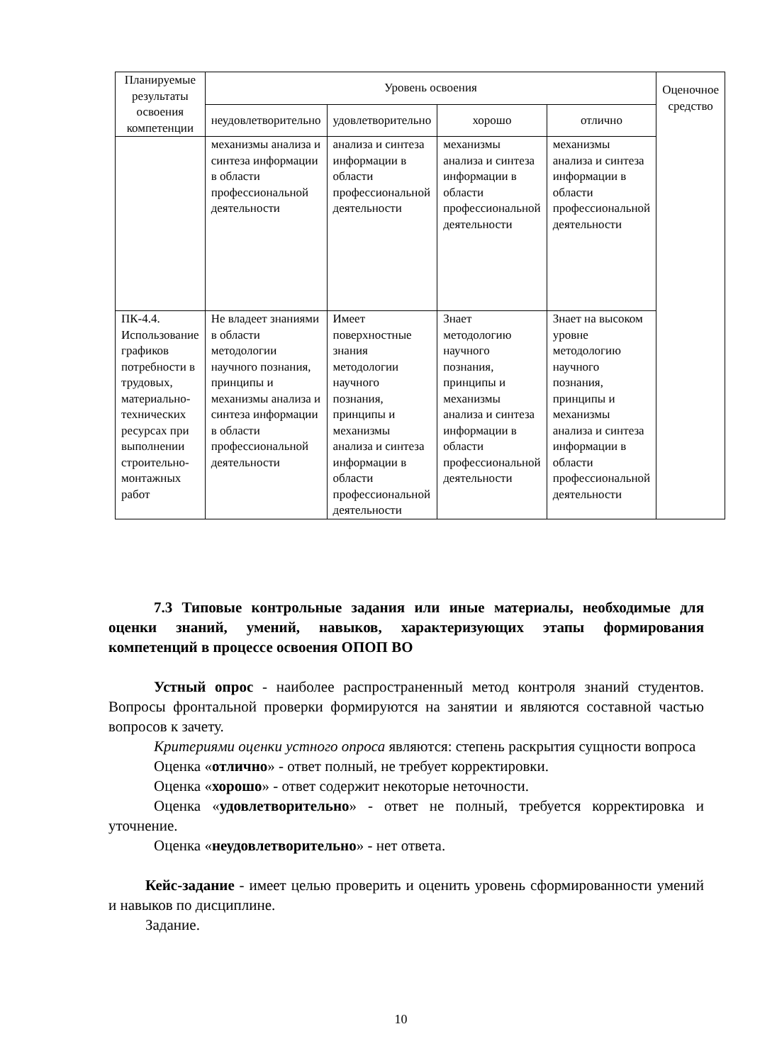| Планируемые результаты освоения компетенции | Уровень освоения | | | | Оценочное средство |
| --- | --- | --- | --- | --- | --- |
| | неудовлетворительно | удовлетворительно | хорошо | отлично | |
| | механизмы анализа и синтеза информации в области профессиональной деятельности | анализа и синтеза информации в области профессиональной деятельности | механизмы анализа и синтеза информации в области профессиональной деятельности | механизмы анализа и синтеза информации в области профессиональной деятельности | |
| ПК-4.4. Использование графиков потребности в трудовых, материально-технических ресурсах при выполнении строительно-монтажных работ | Не владеет знаниями в области методологии научного познания, принципы и механизмы анализа и синтеза информации в области профессиональной деятельности | Имеет поверхностные знания методологии научного познания, принципы и механизмы анализа и синтеза информации в области профессиональной деятельности | Знает методологию научного познания, принципы и механизмы анализа и синтеза информации в области профессиональной деятельности | Знает на высоком уровне методологию научного познания, принципы и механизмы анализа и синтеза информации в области профессиональной деятельности | |
7.3 Типовые контрольные задания или иные материалы, необходимые для оценки знаний, умений, навыков, характеризующих этапы формирования компетенций в процессе освоения ОПОП ВО
Устный опрос - наиболее распространенный метод контроля знаний студентов. Вопросы фронтальной проверки формируются на занятии и являются составной частью вопросов к зачету.
Критериями оценки устного опроса являются: степень раскрытия сущности вопроса
Оценка «отлично» - ответ полный, не требует корректировки.
Оценка «хорошо» - ответ содержит некоторые неточности.
Оценка «удовлетворительно» - ответ не полный, требуется корректировка и уточнение.
Оценка «неудовлетворительно» - нет ответа.
Кейс-задание - имеет целью проверить и оценить уровень сформированности умений и навыков по дисциплине.
Задание.
10